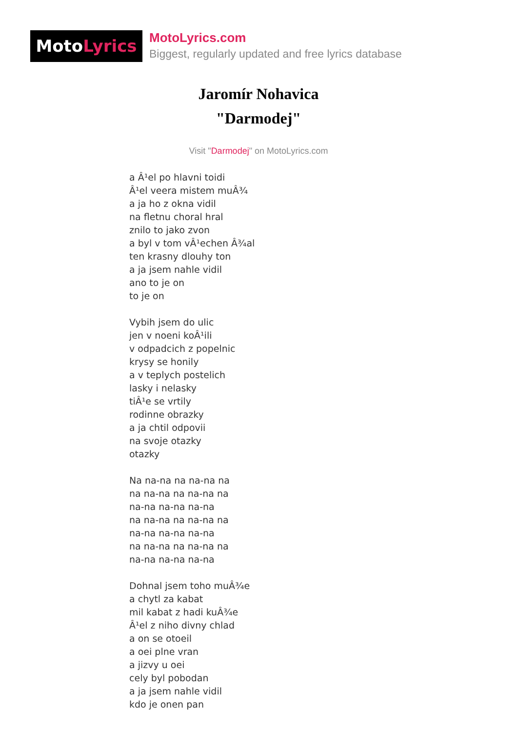MotoLyrics
MotoLyrics.com
Biggest, regularly updated and free lyrics database
Jaromír Nohavica
"Darmodej"
Visit "Darmodej" on MotoLyrics.com
a Â¹el po hlavni toidi
Â¹el veera mistem muÂ¾
a ja ho z okna vidil
na fletnu choral hral
znilo to jako zvon
a byl v tom vÂ¹echen Â¾al
ten krasny dlouhy ton
a ja jsem nahle vidil
ano to je on
to je on
Vybih jsem do ulic
jen v noeni koÂ¹ili
v odpadcich z popelnic
krysy se honily
a v teplych postelich
lasky i nelasky
tiÂ¹e se vrtily
rodinne obrazky
a ja chtil odpovii
na svoje otazky
otazky
Na na-na na na-na na
na na-na na na-na na
na-na na-na na-na
na na-na na na-na na
na-na na-na na-na
na na-na na na-na na
na-na na-na na-na
Dohnal jsem toho muÂ¾e
a chytl za kabat
mil kabat z hadi kuÂ¾e
Â¹el z niho divny chlad
a on se otoeil
a oei plne vran
a jizvy u oei
cely byl pobodan
a ja jsem nahle vidil
kdo je onen pan